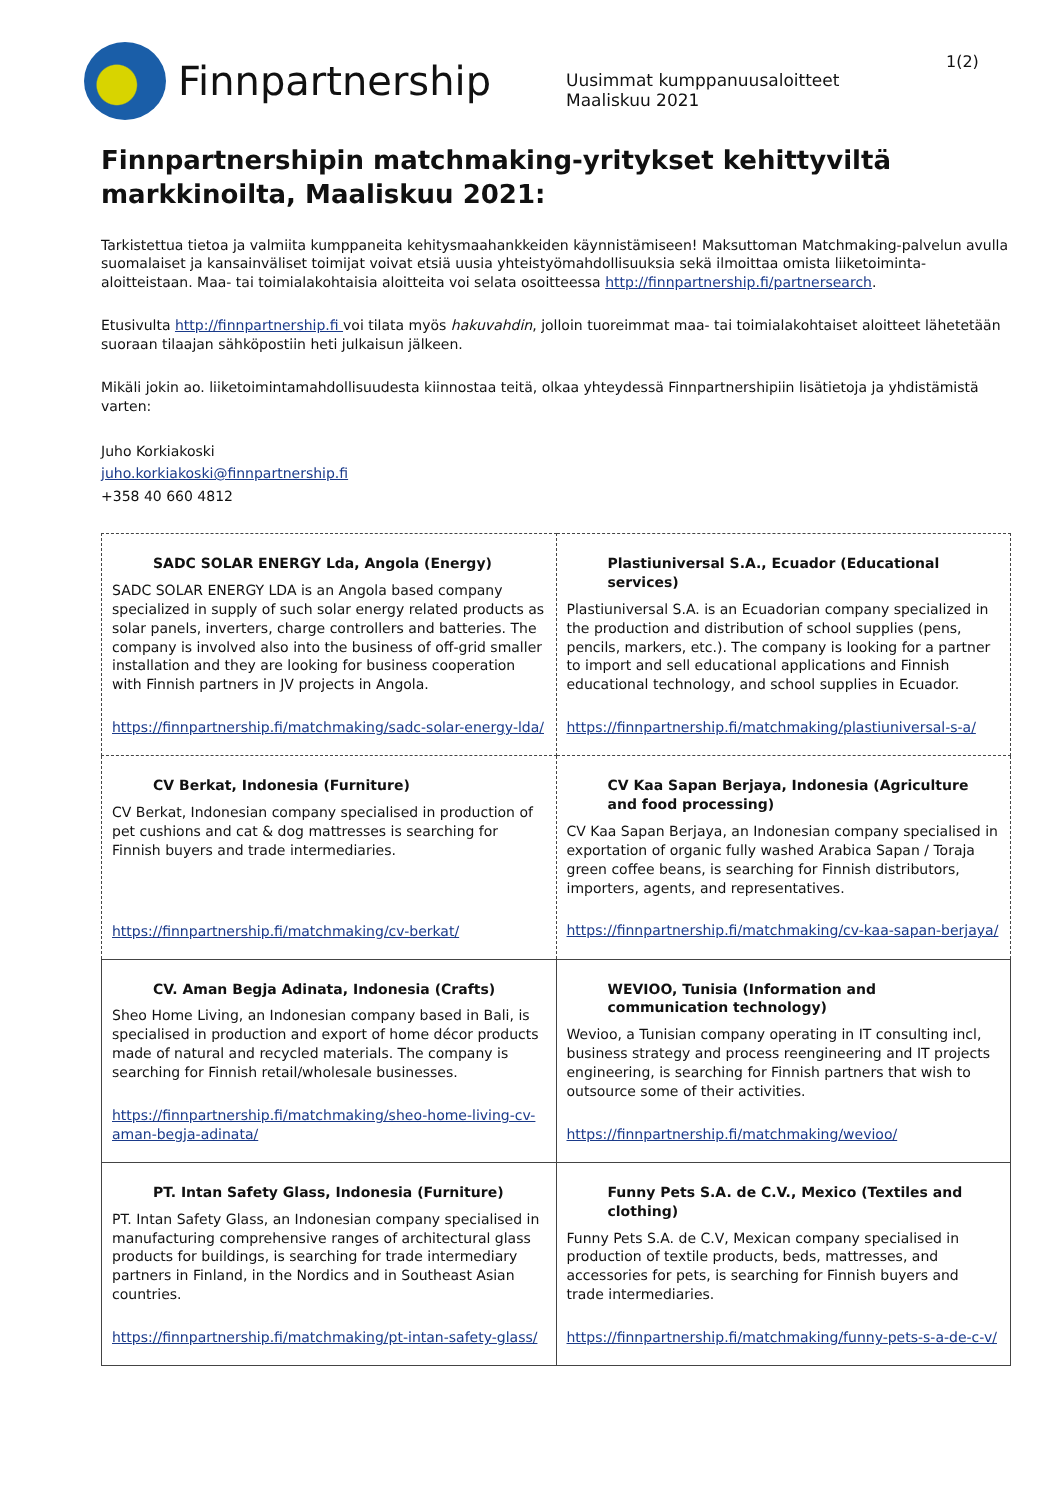Finnpartnership
Uusimmat kumppanuusaloitteet
Maaliskuu 2021
1(2)
Finnpartnershipin matchmaking-yritykset kehittyviltä markkinoilta, Maaliskuu 2021:
Tarkistettua tietoa ja valmiita kumppaneita kehitysmaahankkeiden käynnistämiseen! Maksuttoman Matchmaking-palvelun avulla suomalaiset ja kansainväliset toimijat voivat etsiä uusia yhteistyömahdollisuuksia sekä ilmoittaa omista liiketoiminta-aloitteistaan. Maa- tai toimialakohtaisia aloitteita voi selata osoitteessa http://finnpartnership.fi/partnersearch.
Etusivulta http://finnpartnership.fi voi tilata myös hakuvahdin, jolloin tuoreimmat maa- tai toimialakohtaiset aloitteet lähetetään suoraan tilaajan sähköpostiin heti julkaisun jälkeen.
Mikäli jokin ao. liiketoimintamahdollisuudesta kiinnostaa teitä, olkaa yhteydessä Finnpartnershipiin lisätietoja ja yhdistämistä varten:
Juho Korkiakoski
juho.korkiakoski@finnpartnership.fi
+358 40 660 4812
| SADC SOLAR ENERGY Lda, Angola (Energy) SADC SOLAR ENERGY LDA is an Angola based company specialized in supply of such solar energy related products as solar panels, inverters, charge controllers and batteries. The company is involved also into the business of off-grid smaller installation and they are looking for business cooperation with Finnish partners in JV projects in Angola. https://finnpartnership.fi/matchmaking/sadc-solar-energy-lda/ | Plastiuniversal S.A., Ecuador (Educational services) Plastiuniversal S.A. is an Ecuadorian company specialized in the production and distribution of school supplies (pens, pencils, markers, etc.). The company is looking for a partner to import and sell educational applications and Finnish educational technology, and school supplies in Ecuador. https://finnpartnership.fi/matchmaking/plastiuniversal-s-a/ |
| CV Berkat, Indonesia (Furniture) CV Berkat, Indonesian company specialised in production of pet cushions and cat & dog mattresses is searching for Finnish buyers and trade intermediaries. https://finnpartnership.fi/matchmaking/cv-berkat/ | CV Kaa Sapan Berjaya, Indonesia (Agriculture and food processing) CV Kaa Sapan Berjaya, an Indonesian company specialised in exportation of organic fully washed Arabica Sapan / Toraja green coffee beans, is searching for Finnish distributors, importers, agents, and representatives. https://finnpartnership.fi/matchmaking/cv-kaa-sapan-berjaya/ |
| CV. Aman Begja Adinata, Indonesia (Crafts) Sheo Home Living, an Indonesian company based in Bali, is specialised in production and export of home décor products made of natural and recycled materials. The company is searching for Finnish retail/wholesale businesses. https://finnpartnership.fi/matchmaking/sheo-home-living-cv-aman-begja-adinata/ | WEVIOO, Tunisia (Information and communication technology) Wevioo, a Tunisian company operating in IT consulting incl, business strategy and process reengineering and IT projects engineering, is searching for Finnish partners that wish to outsource some of their activities. https://finnpartnership.fi/matchmaking/wevioo/ |
| PT. Intan Safety Glass, Indonesia (Furniture) PT. Intan Safety Glass, an Indonesian company specialised in manufacturing comprehensive ranges of architectural glass products for buildings, is searching for trade intermediary partners in Finland, in the Nordics and in Southeast Asian countries. https://finnpartnership.fi/matchmaking/pt-intan-safety-glass/ | Funny Pets S.A. de C.V., Mexico (Textiles and clothing) Funny Pets S.A. de C.V, Mexican company specialised in production of textile products, beds, mattresses, and accessories for pets, is searching for Finnish buyers and trade intermediaries. https://finnpartnership.fi/matchmaking/funny-pets-s-a-de-c-v/ |